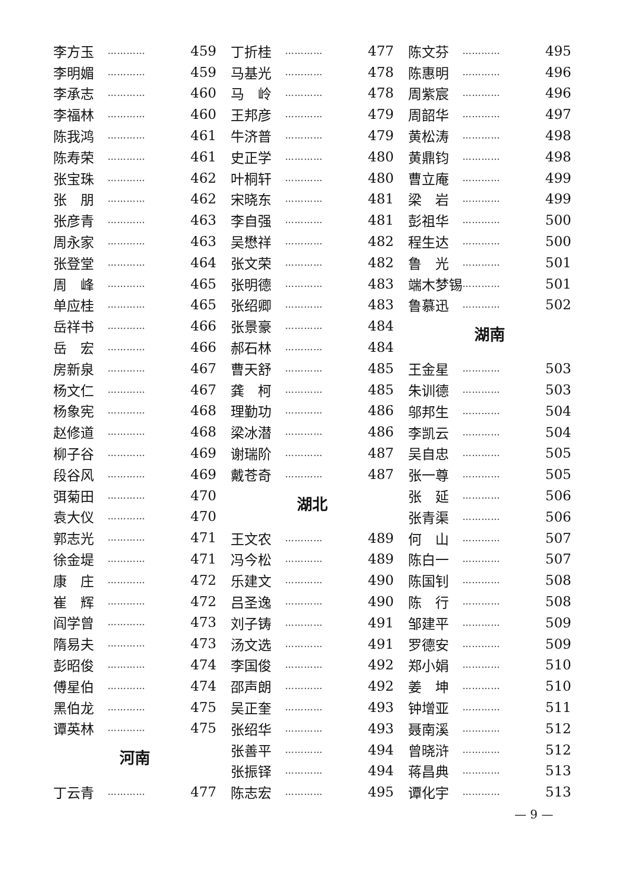李方玉 ………… 459
李明媚 ………… 459
李承志 ………… 460
李福林 ………… 460
陈我鸿 ………… 461
陈寿荣 ………… 461
张宝珠 ………… 462
张　朋 ………… 462
张彦青 ………… 463
周永家 ………… 463
张登堂 ………… 464
周　峰 ………… 465
单应桂 ………… 465
岳祥书 ………… 466
岳　宏 ………… 466
房新泉 ………… 467
杨文仁 ………… 467
杨象宪 ………… 468
赵修道 ………… 468
柳子谷 ………… 469
段谷风 ………… 469
弭菊田 ………… 470
袁大仪 ………… 470
郭志光 ………… 471
徐金堤 ………… 471
康　庄 ………… 472
崔　辉 ………… 472
阎学曾 ………… 473
隋易夫 ………… 473
彭昭俊 ………… 474
傅星伯 ………… 474
黑伯龙 ………… 475
谭英林 ………… 475
河南
丁云青 ………… 477
丁折桂 ………… 477
马基光 ………… 478
马　岭 ………… 478
王邦彦 ………… 479
牛济普 ………… 479
史正学 ………… 480
叶桐轩 ………… 480
宋晓东 ………… 481
李自强 ………… 481
吴懋祥 ………… 482
张文荣 ………… 482
张明德 ………… 483
张绍卿 ………… 483
张景豪 ………… 484
郝石林 ………… 484
曹天舒 ………… 485
龚　柯 ………… 485
理勤功 ………… 486
梁冰潜 ………… 486
谢瑞阶 ………… 487
戴苍奇 ………… 487
湖北
王文农 ………… 489
冯今松 ………… 489
乐建文 ………… 490
吕圣逸 ………… 490
刘子铸 ………… 491
汤文选 ………… 491
李国俊 ………… 492
邵声朗 ………… 492
吴正奎 ………… 493
张绍华 ………… 493
张善平 ………… 494
张振铎 ………… 494
陈志宏 ………… 495
陈文芬 ………… 495
陈惠明 ………… 496
周紫宸 ………… 496
周韶华 ………… 497
黄松涛 ………… 498
黄鼎钧 ………… 498
曹立庵 ………… 499
梁　岩 ………… 499
彭祖华 ………… 500
程生达 ………… 500
鲁　光 ………… 501
端木梦锡 ………… 501
鲁慕迅 ………… 502
湖南
王金星 ………… 503
朱训德 ………… 503
邬邦生 ………… 504
李凯云 ………… 504
吴自忠 ………… 505
张一尊 ………… 505
张　延 ………… 506
张青渠 ………… 506
何　山 ………… 507
陈白一 ………… 507
陈国钊 ………… 508
陈　行 ………… 508
邹建平 ………… 509
罗德安 ………… 509
郑小娟 ………… 510
姜　坤 ………… 510
钟增亚 ………… 511
聂南溪 ………… 512
曾晓浒 ………… 512
蒋昌典 ………… 513
谭化宇 ………… 513
— 9 —